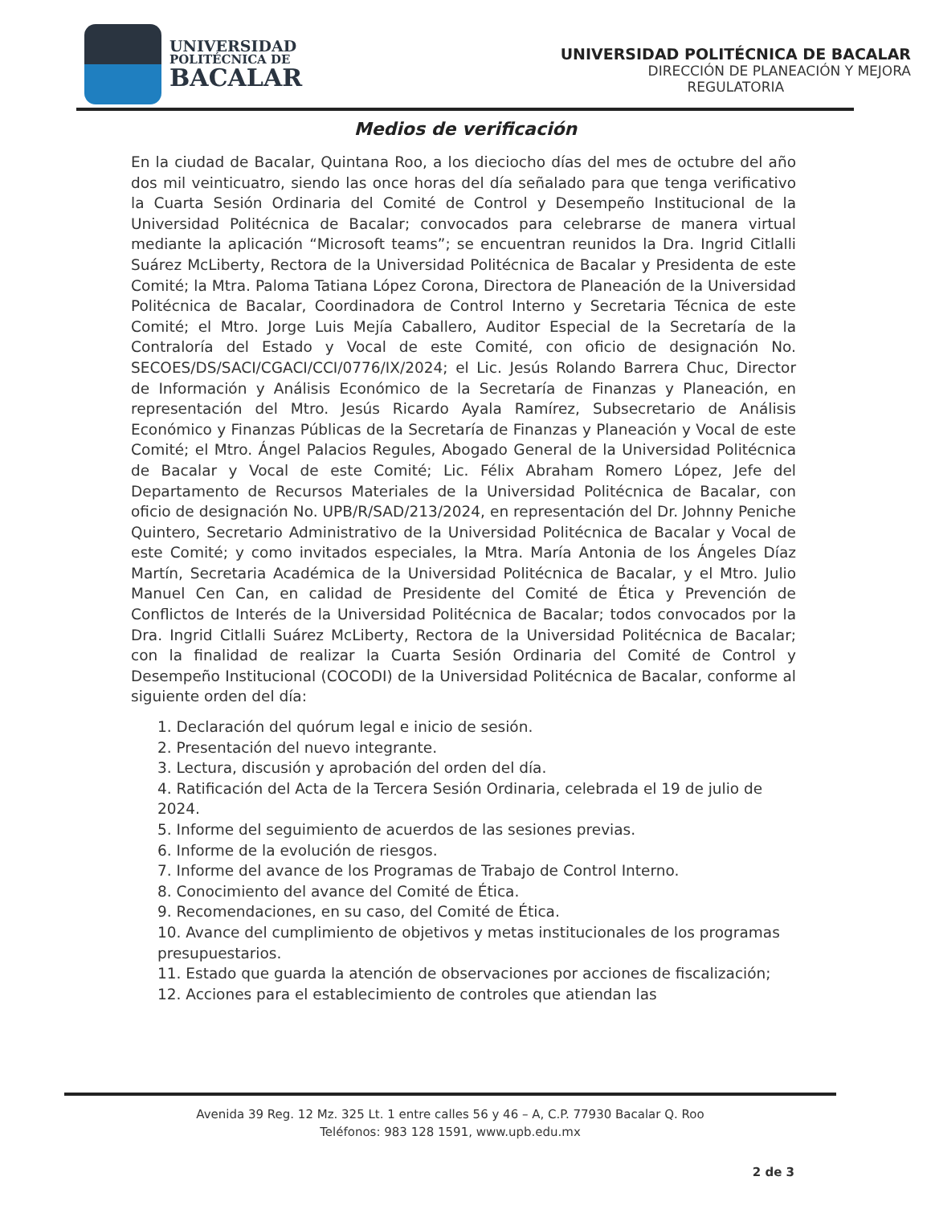UNIVERSIDAD
POLITÉCNICA DE
BACALAR
UNIVERSIDAD POLITÉCNICA DE BACALAR
DIRECCIÓN DE PLANEACIÓN Y MEJORA
REGULATORIA
Medios de verificación
En la ciudad de Bacalar, Quintana Roo, a los dieciocho días del mes de octubre del año dos mil veinticuatro, siendo las once horas del día señalado para que tenga verificativo la Cuarta Sesión Ordinaria del Comité de Control y Desempeño Institucional de la Universidad Politécnica de Bacalar; convocados para celebrarse de manera virtual mediante la aplicación “Microsoft teams”; se encuentran reunidos la Dra. Ingrid Citlalli Suárez McLiberty, Rectora de la Universidad Politécnica de Bacalar y Presidenta de este Comité; la Mtra. Paloma Tatiana López Corona, Directora de Planeación de la Universidad Politécnica de Bacalar, Coordinadora de Control Interno y Secretaria Técnica de este Comité; el Mtro. Jorge Luis Mejía Caballero, Auditor Especial de la Secretaría de la Contraloría del Estado y Vocal de este Comité, con oficio de designación No. SECOES/DS/SACI/CGACI/CCI/0776/IX/2024; el Lic. Jesús Rolando Barrera Chuc, Director de Información y Análisis Económico de la Secretaría de Finanzas y Planeación, en representación del Mtro. Jesús Ricardo Ayala Ramírez, Subsecretario de Análisis Económico y Finanzas Públicas de la Secretaría de Finanzas y Planeación y Vocal de este Comité; el Mtro. Ángel Palacios Regules, Abogado General de la Universidad Politécnica de Bacalar y Vocal de este Comité; Lic. Félix Abraham Romero López, Jefe del Departamento de Recursos Materiales de la Universidad Politécnica de Bacalar, con oficio de designación No. UPB/R/SAD/213/2024, en representación del Dr. Johnny Peniche Quintero, Secretario Administrativo de la Universidad Politécnica de Bacalar y Vocal de este Comité; y como invitados especiales, la Mtra. María Antonia de los Ángeles Díaz Martín, Secretaria Académica de la Universidad Politécnica de Bacalar, y el Mtro. Julio Manuel Cen Can, en calidad de Presidente del Comité de Ética y Prevención de Conflictos de Interés de la Universidad Politécnica de Bacalar; todos convocados por la Dra. Ingrid Citlalli Suárez McLiberty, Rectora de la Universidad Politécnica de Bacalar; con la finalidad de realizar la Cuarta Sesión Ordinaria del Comité de Control y Desempeño Institucional (COCODI) de la Universidad Politécnica de Bacalar, conforme al siguiente orden del día:
1. Declaración del quórum legal e inicio de sesión.
2. Presentación del nuevo integrante.
3. Lectura, discusión y aprobación del orden del día.
4. Ratificación del Acta de la Tercera Sesión Ordinaria, celebrada el 19 de julio de 2024.
5. Informe del seguimiento de acuerdos de las sesiones previas.
6. Informe de la evolución de riesgos.
7. Informe del avance de los Programas de Trabajo de Control Interno.
8. Conocimiento del avance del Comité de Ética.
9. Recomendaciones, en su caso, del Comité de Ética.
10. Avance del cumplimiento de objetivos y metas institucionales de los programas presupuestarios.
11. Estado que guarda la atención de observaciones por acciones de fiscalización;
12. Acciones para el establecimiento de controles que atiendan las
Avenida 39 Reg. 12 Mz. 325 Lt. 1 entre calles 56 y 46 – A, C.P. 77930 Bacalar Q. Roo
Teléfonos: 983 128 1591, www.upb.edu.mx
2 de 3